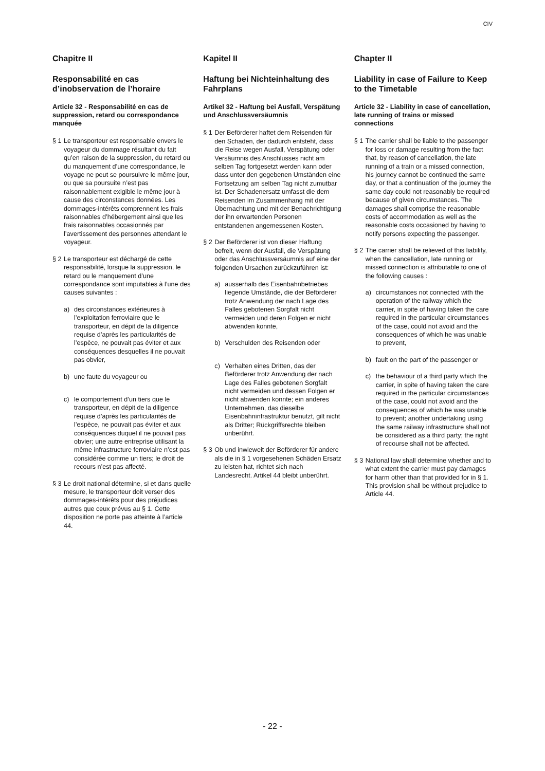CIV
Chapitre II
Responsabilité en cas d’inobservation de l’horaire
Article 32 - Responsabilité en cas de suppression, retard ou correspondance manquée
§ 1 Le transporteur est responsable envers le voyageur du dommage résultant du fait qu’en raison de la suppression, du retard ou du manquement d’une correspondance, le voyage ne peut se poursuivre le même jour, ou que sa poursuite n’est pas raisonnablement exigible le même jour à cause des circonstances données. Les dommages-intérêts comprennent les frais raisonnables d’hébergement ainsi que les frais raisonnables occasionnés par l’avertissement des personnes attendant le voyageur.
§ 2 Le transporteur est déchargé de cette responsabilité, lorsque la suppression, le retard ou le manquement d’une correspondance sont imputables à l’une des causes suivantes :
a) des circonstances extérieures à l’exploitation ferroviaire que le transporteur, en dépit de la diligence requise d’après les particularités de l’espèce, ne pouvait pas éviter et aux conséquences desquelles il ne pouvait pas obvier,
b) une faute du voyageur ou
c) le comportement d’un tiers que le transporteur, en dépit de la diligence requise d’après les particularités de l’espèce, ne pouvait pas éviter et aux conséquences duquel il ne pouvait pas obvier; une autre entreprise utilisant la même infrastructure ferroviaire n’est pas considérée comme un tiers; le droit de recours n’est pas affecté.
§ 3 Le droit national détermine, si et dans quelle mesure, le transporteur doit verser des dommages-intérêts pour des préjudices autres que ceux prévus au § 1. Cette disposition ne porte pas atteinte à l’article 44.
Kapitel II
Haftung bei Nichteinhaltung des Fahrplans
Artikel 32 - Haftung bei Ausfall, Verspätung und Anschluss­versäumnis
§ 1 Der Beförderer haftet dem Reisenden für den Schaden, der dadurch entsteht, dass die Reise wegen Ausfall, Verspätung oder Versäumnis des Anschlusses nicht am selben Tag fortgesetzt werden kann oder dass unter den gegebenen Umständen eine Fortsetzung am selben Tag nicht zumutbar ist. Der Schadenersatz umfasst die dem Reisenden im Zusammenhang mit der Übernachtung und mit der Benachrichtigung der ihn erwartenden Personen entstandenen angemessenen Kosten.
§ 2 Der Beförderer ist von dieser Haftung befreit, wenn der Ausfall, die Verspätung oder das Anschluss­versäumnis auf eine der folgenden Ursachen zurückzuführen ist:
a) ausserhalb des Eisenbahn­betriebes liegende Umstände, die der Beförderer trotz Anwendung der nach Lage des Falles gebotenen Sorgfalt nicht vermeiden und deren Folgen er nicht abwenden konnte,
b) Verschulden des Reisenden oder
c) Verhalten eines Dritten, das der Beförderer trotz Anwendung der nach Lage des Falles gebotenen Sorgfalt nicht vermeiden und dessen Folgen er nicht abwenden konnte; ein anderes Unternehmen, das dieselbe Eisenbahninfra­struktur benutzt, gilt nicht als Dritter; Rückgriffsrechte bleiben unberührt.
§ 3 Ob und inwieweit der Beförderer für andere als die in § 1 vorgesehenen Schäden Ersatz zu leisten hat, richtet sich nach Landesrecht. Artikel 44 bleibt unberührt.
Chapter II
Liability in case of Failure to Keep to the Timetable
Article 32 - Liability in case of cancellation, late running of trains or missed connections
§ 1 The carrier shall be liable to the passenger for loss or damage resulting from the fact that, by reason of cancellation, the late running of a train or a missed connection, his journey cannot be continued the same day, or that a continuation of the journey the same day could not reasonably be required because of given circumstances. The damages shall comprise the reasonable costs of accommodation as well as the reasonable costs occasioned by having to notify persons expecting the passenger.
§ 2 The carrier shall be relieved of this liability, when the cancellation, late running or missed connection is attributable to one of the following causes :
a) circumstances not connected with the operation of the railway which the carrier, in spite of having taken the care required in the particular circumstances of the case, could not avoid and the consequences of which he was unable to prevent,
b) fault on the part of the passenger or
c) the behaviour of a third party which the carrier, in spite of having taken the care required in the particular circumstances of the case, could not avoid and the consequences of which he was unable to prevent; another undertaking using the same railway infrastructure shall not be considered as a third party; the right of recourse shall not be affected.
§ 3 National law shall determine whether and to what extent the carrier must pay damages for harm other than that provided for in § 1. This provision shall be without prejudice to Article 44.
- 22 -